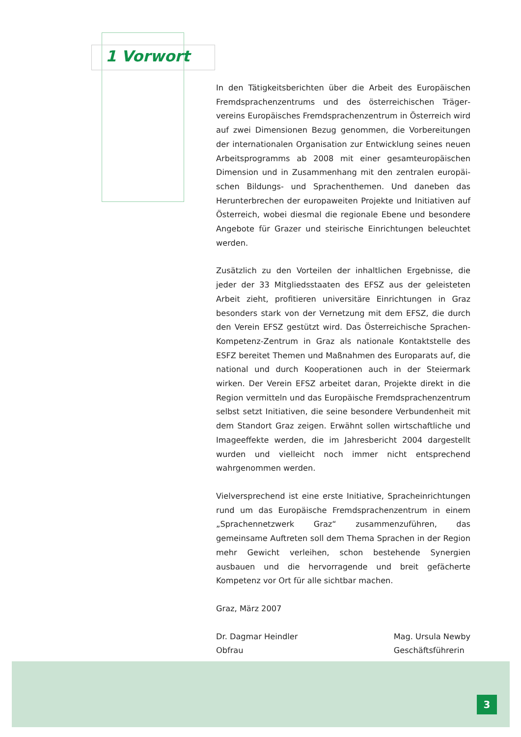1 Vorwort
In den Tätigkeitsberichten über die Arbeit des Europäischen Fremdsprachenzentrums und des österreichischen Träger­vereins Europäisches Fremdsprachenzentrum in Österreich wird auf zwei Dimensionen Bezug genommen, die Vorbereitungen der internationalen Organisation zur Entwicklung seines neuen Arbeitsprogramms ab 2008 mit einer gesamteuropäischen Dimension und in Zusammenhang mit den zentralen europäi­schen Bildungs- und Sprachenthemen. Und daneben das Herunterbrechen der europaweiten Projekte und Initiativen auf Österreich, wobei diesmal die regionale Ebene und besondere Angebote für Grazer und steirische Einrichtungen beleuchtet werden.
Zusätzlich zu den Vorteilen der inhaltlichen Ergebnisse, die jeder der 33 Mitgliedsstaaten des EFSZ aus der geleisteten Arbeit zieht, profitieren universitäre Einrichtungen in Graz besonders stark von der Vernetzung mit dem EFSZ, die durch den Verein EFSZ gestützt wird. Das Österreichische Sprachen-Kompetenz-Zentrum in Graz als nationale Kontaktstelle des ESFZ bereitet Themen und Maßnahmen des Europarats auf, die national und durch Kooperationen auch in der Steiermark wirken. Der Verein EFSZ arbeitet daran, Projekte direkt in die Region vermitteln und das Europäische Fremdsprachenzentrum selbst setzt Initiativen, die seine besondere Verbundenheit mit dem Standort Graz zeigen. Erwähnt sollen wirtschaftliche und Imageeffekte werden, die im Jahresbericht 2004 dargestellt wurden und vielleicht noch immer nicht entsprechend wahrgenommen werden.
Vielversprechend ist eine erste Initiative, Spracheinrichtungen rund um das Europäische Fremdsprachenzentrum in einem „Sprachennetzwerk Graz“ zusammenzuführen, das gemeinsame Auftreten soll dem Thema Sprachen in der Region mehr Gewicht verleihen, schon bestehende Synergien ausbauen und die hervorragende und breit gefächerte Kompetenz vor Ort für alle sichtbar machen.
Graz, März 2007
Dr. Dagmar Heindler
Obfrau
Mag. Ursula Newby
Geschäftsführerin
3